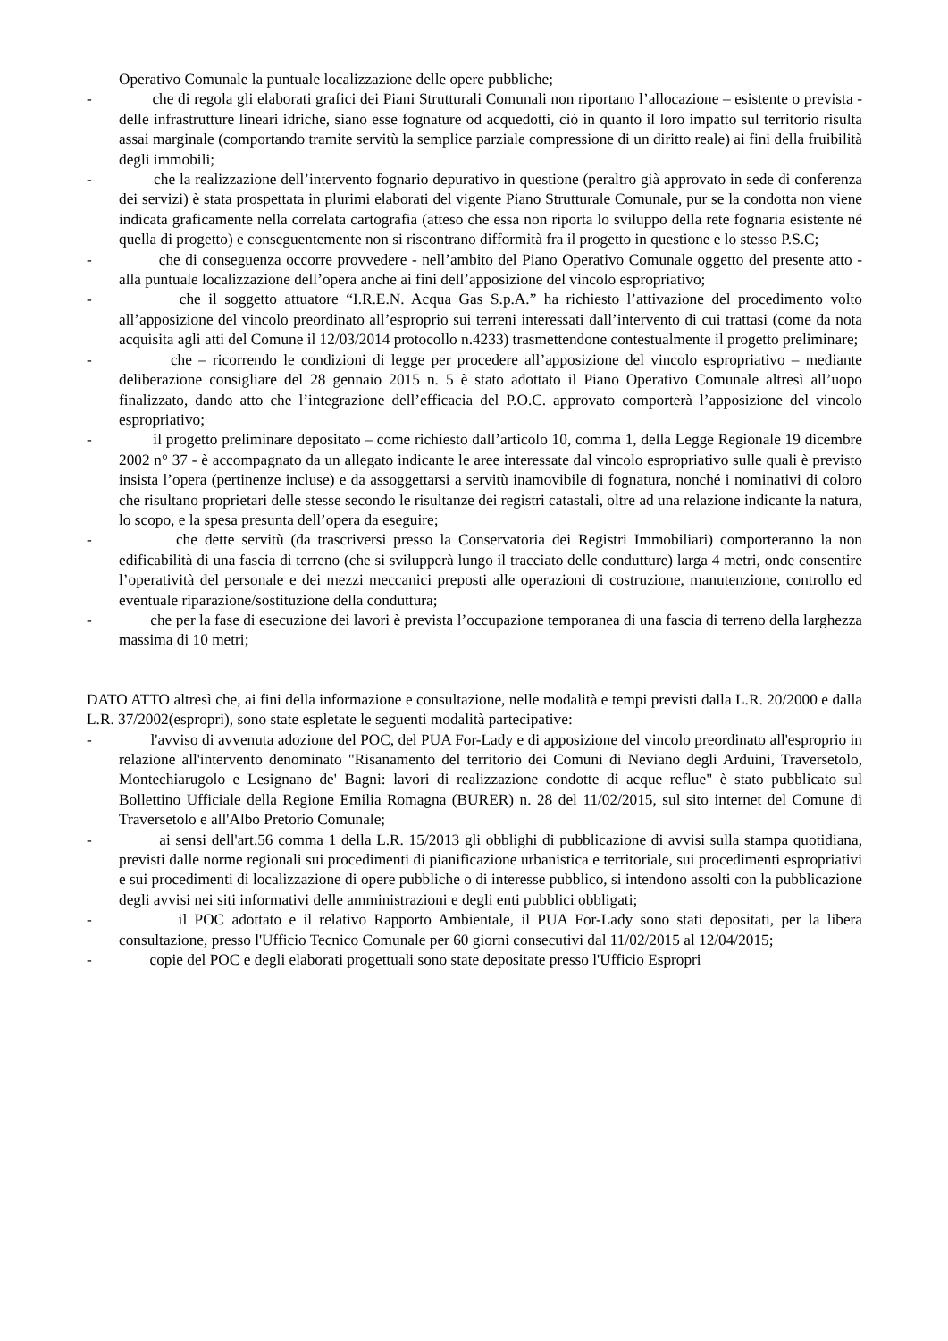Operativo Comunale la puntuale localizzazione delle opere pubbliche;
- che di regola gli elaborati grafici dei Piani Strutturali Comunali non riportano l’allocazione – esistente o prevista - delle infrastrutture lineari idriche, siano esse fognature od acquedotti, ciò in quanto il loro impatto sul territorio risulta assai marginale (comportando tramite servitù la semplice parziale compressione di un diritto reale) ai fini della fruibilità degli immobili;
- che la realizzazione dell’intervento fognario depurativo in questione (peraltro già approvato in sede di conferenza dei servizi) è stata prospettata in plurimi elaborati del vigente Piano Strutturale Comunale, pur se la condotta non viene indicata graficamente nella correlata cartografia (atteso che essa non riporta lo sviluppo della rete fognaria esistente né quella di progetto) e conseguentemente non si riscontrano difformità fra il progetto in questione e lo stesso P.S.C;
- che di conseguenza occorre provvedere - nell’ambito del Piano Operativo Comunale oggetto del presente atto - alla puntuale localizzazione dell’opera anche ai fini dell’apposizione del vincolo espropriativo;
- che il soggetto attuatore “I.R.E.N. Acqua Gas S.p.A.” ha richiesto l’attivazione del procedimento volto all’apposizione del vincolo preordinato all’esproprio sui terreni interessati dall’intervento di cui trattasi (come da nota acquisita agli atti del Comune il 12/03/2014 protocollo n.4233) trasmettendone contestualmente il progetto preliminare;
- che – ricorrendo le condizioni di legge per procedere all’apposizione del vincolo espropriativo – mediante deliberazione consigliare del 28 gennaio 2015 n. 5 è stato adottato il Piano Operativo Comunale altresì all’uopo finalizzato, dando atto che l’integrazione dell’efficacia del P.O.C. approvato comporterà l’apposizione del vincolo espropriativo;
- il progetto preliminare depositato – come richiesto dall’articolo 10, comma 1, della Legge Regionale 19 dicembre 2002 n° 37 - è accompagnato da un allegato indicante le aree interessate dal vincolo espropriativo sulle quali è previsto insista l’opera (pertinenze incluse) e da assoggettarsi a servitù inamovibile di fognatura, nonché i nominativi di coloro che risultano proprietari delle stesse secondo le risultanze dei registri catastali, oltre ad una relazione indicante la natura, lo scopo, e la spesa presunta dell’opera da eseguire;
- che dette servitù (da trascriversi presso la Conservatoria dei Registri Immobiliari) comporteranno la non edificabilità di una fascia di terreno (che si svilupperà lungo il tracciato delle condutture) larga 4 metri, onde consentire l’operatività del personale e dei mezzi meccanici preposti alle operazioni di costruzione, manutenzione, controllo ed eventuale riparazione/sostituzione della conduttura;
- che per la fase di esecuzione dei lavori è prevista l’occupazione temporanea di una fascia di terreno della larghezza massima di 10 metri;
DATO ATTO altresì che, ai fini della informazione e consultazione, nelle modalità e tempi previsti dalla L.R. 20/2000 e dalla L.R. 37/2002(espropri), sono state espletate le seguenti modalità partecipative:
- l'avviso di avvenuta adozione del POC, del PUA For-Lady e di apposizione del vincolo preordinato all'esproprio in relazione all'intervento denominato "Risanamento del territorio dei Comuni di Neviano degli Arduini, Traversetolo, Montechiarugolo e Lesignano de' Bagni: lavori di realizzazione condotte di acque reflue" è stato pubblicato sul Bollettino Ufficiale della Regione Emilia Romagna (BURER) n. 28 del 11/02/2015, sul sito internet del Comune di Traversetolo e all'Albo Pretorio Comunale;
- ai sensi dell'art.56 comma 1 della L.R. 15/2013 gli obblighi di pubblicazione di avvisi sulla stampa quotidiana, previsti dalle norme regionali sui procedimenti di pianificazione urbanistica e territoriale, sui procedimenti espropriativi e sui procedimenti di localizzazione di opere pubbliche o di interesse pubblico, si intendono assolti con la pubblicazione degli avvisi nei siti informativi delle amministrazioni e degli enti pubblici obbligati;
- il POC adottato e il relativo Rapporto Ambientale, il PUA For-Lady sono stati depositati, per la libera consultazione, presso l'Ufficio Tecnico Comunale per 60 giorni consecutivi dal 11/02/2015 al 12/04/2015;
- copie del POC e degli elaborati progettuali sono state depositate presso l'Ufficio Espropri